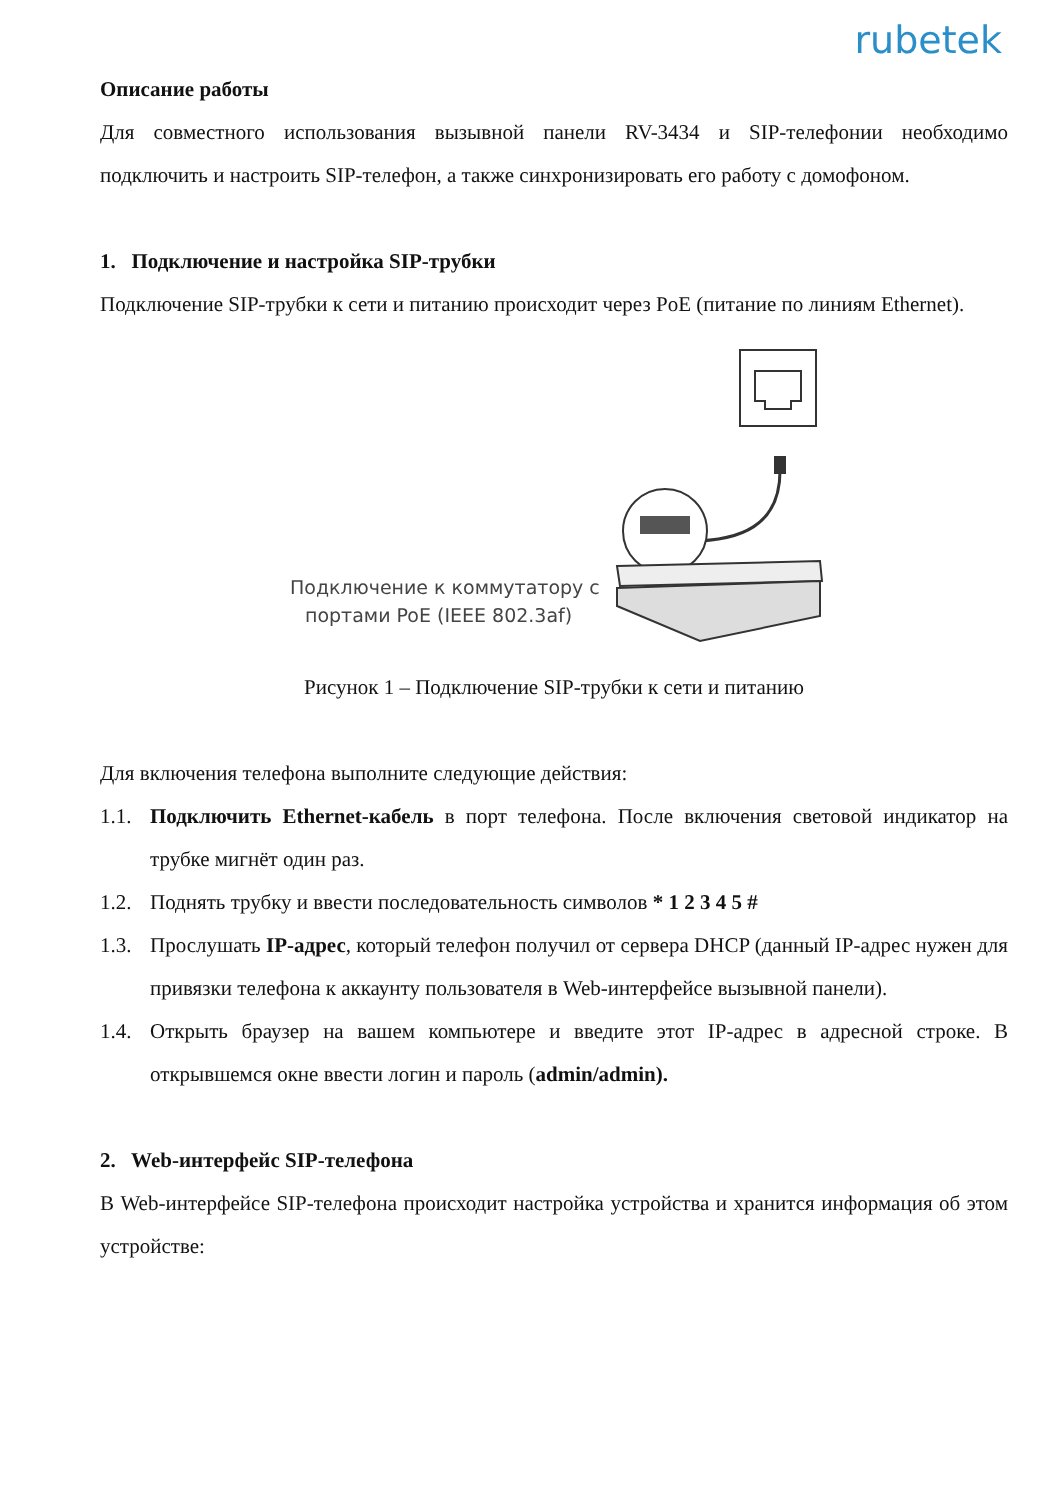rubetek
Описание работы
Для совместного использования вызывной панели RV-3434 и SIP-телефонии необходимо подключить и настроить SIP-телефон, а также синхронизировать его работу с домофоном.
1. Подключение и настройка SIP-трубки
Подключение SIP-трубки к сети и питанию происходит через PoE (питание по линиям Ethernet).
Подключение к коммутатору с
портами PoE (IEEE 802.3af)
Рисунок 1 – Подключение SIP-трубки к сети и питанию
Для включения телефона выполните следующие действия:
1.1. Подключить Ethernet-кабель в порт телефона. После включения световой индикатор на трубке мигнёт один раз.
1.2. Поднять трубку и ввести последовательность символов * 1 2 3 4 5 #
1.3. Прослушать IP-адрес, который телефон получил от сервера DHCP (данный IP-адрес нужен для привязки телефона к аккаунту пользователя в Web-интерфейсе вызывной панели).
1.4. Открыть браузер на вашем компьютере и введите этот IP-адрес в адресной строке. В открывшемся окне ввести логин и пароль (admin/admin).
2. Web-интерфейс SIP-телефона
В Web-интерфейсе SIP-телефона происходит настройка устройства и хранится информация об этом устройстве: